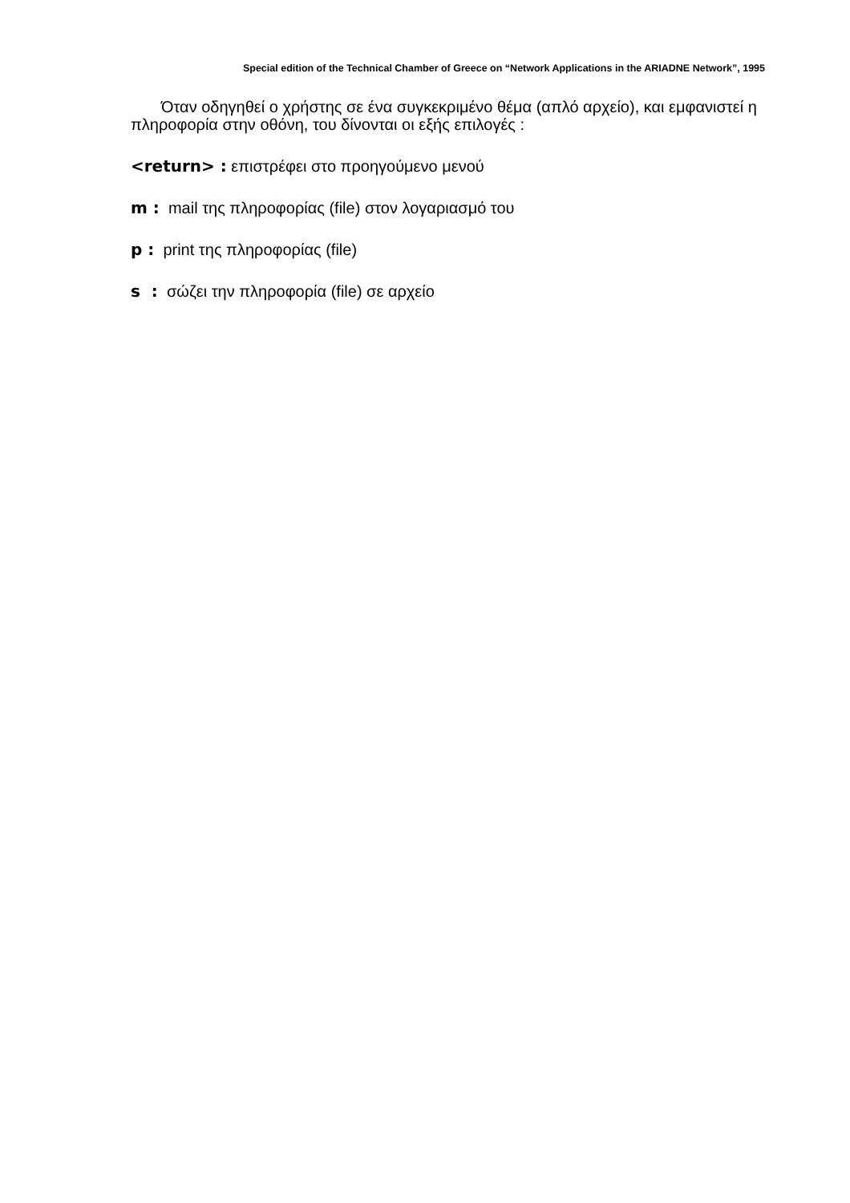Special edition of the Technical Chamber of Greece on “Network Applications in the ARIADNE Network”, 1995
Όταν οδηγηθεί ο χρήστης σε ένα συγκεκριμένο θέμα (απλό αρχείο), και εμφανιστεί η πληροφορία στην οθόνη, του δίνονται οι εξής επιλογές :
<return> : επιστρέφει στο προηγούμενο μενού
m : mail της πληροφορίας (file) στον λογαριασμό του
p : print της πληροφορίας (file)
s : σώζει την πληροφορία (file) σε αρχείο